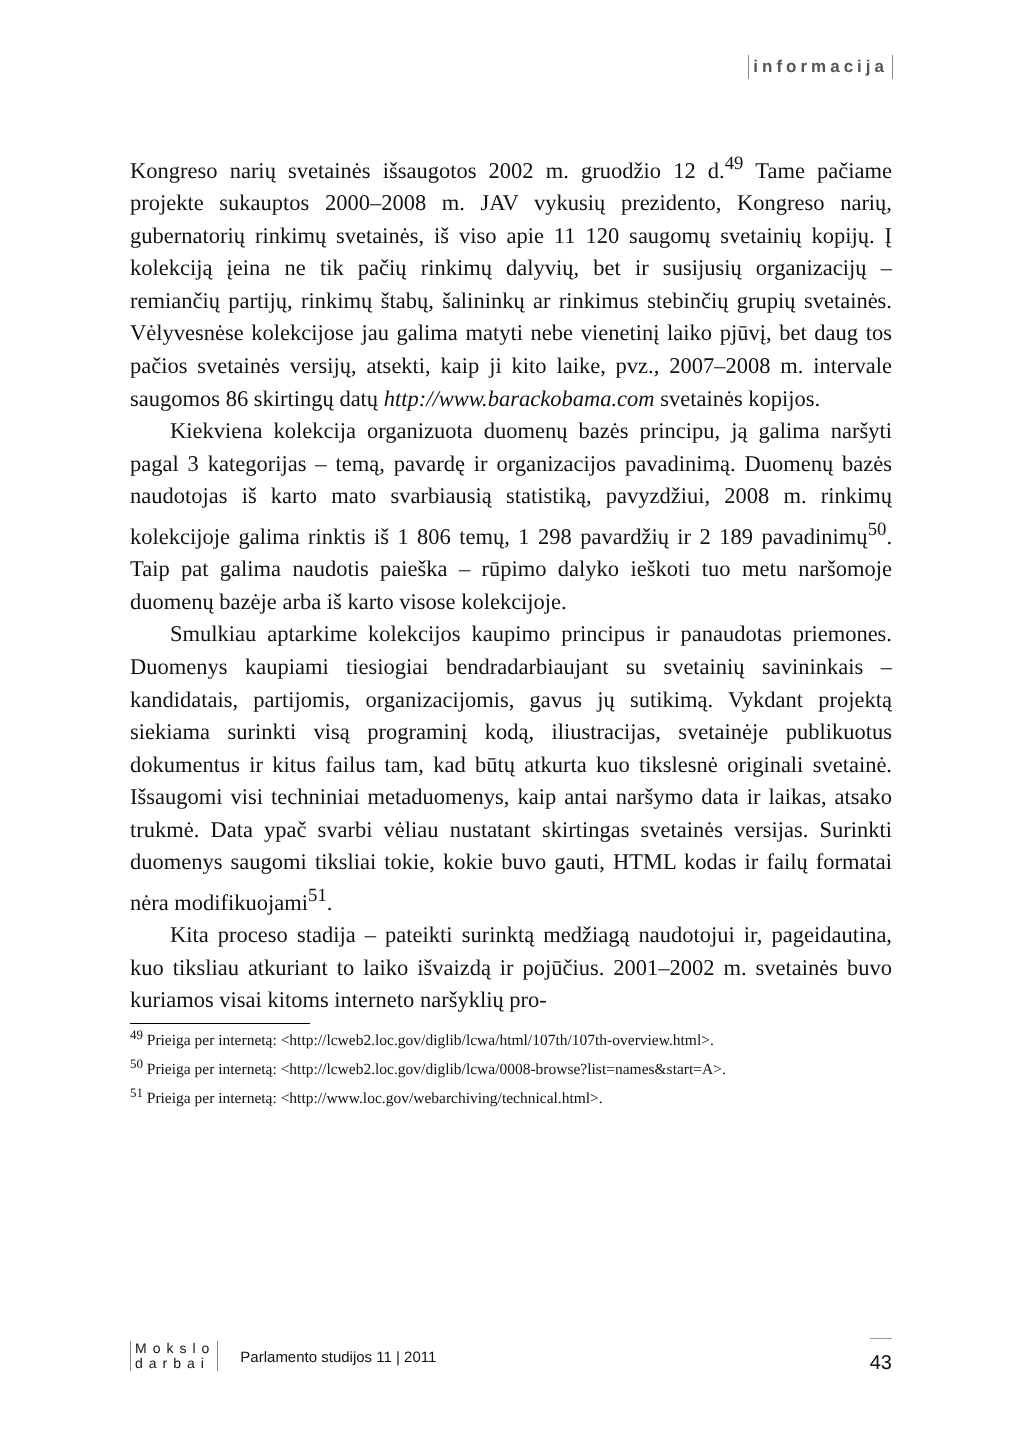informacija
Kongreso narių svetainės išsaugotos 2002 m. gruodžio 12 d.<sup>49</sup> Tame pačiame projekte sukauptos 2000–2008 m. JAV vykusių prezidento, Kongreso narių, gubernatorių rinkimų svetainės, iš viso apie 11 120 saugomų svetainių kopijų. Į kolekciją įeina ne tik pačių rinkimų dalyvių, bet ir susijusių organizacijų – remiančių partijų, rinkimų štabų, šalininkų ar rinkimus stebinčių grupių svetainės. Vėlyvesnėse kolekcijose jau galima matyti nebe vienetinį laiko pjūvį, bet daug tos pačios svetainės versijų, atsekti, kaip ji kito laike, pvz., 2007–2008 m. intervale saugomos 86 skirtingų datų http://www.barackobama.com svetainės kopijos.
Kiekviena kolekcija organizuota duomenų bazės principu, ją galima naršyti pagal 3 kategorijas – temą, pavardę ir organizacijos pavadinimą. Duomenų bazės naudotojas iš karto mato svarbiausią statistiką, pavyzdžiui, 2008 m. rinkimų kolekcijoje galima rinktis iš 1 806 temų, 1 298 pavardžių ir 2 189 pavadinimų<sup>50</sup>. Taip pat galima naudotis paieška – rūpimo dalyko ieškoti tuo metu naršomoje duomenų bazėje arba iš karto visose kolekcijoje.
Smulkiau aptarkime kolekcijos kaupimo principus ir panaudotas priemones. Duomenys kaupiami tiesiogiai bendradarbiaujant su svetainių savininkais – kandidatais, partijomis, organizacijomis, gavus jų sutikimą. Vykdant projektą siekiama surinkti visą programinį kodą, iliustracijas, svetainėje publikuotus dokumentus ir kitus failus tam, kad būtų atkurta kuo tikslesnė originali svetainė. Išsaugomi visi techniniai metaduomenys, kaip antai naršymo data ir laikas, atsako trukmė. Data ypač svarbi vėliau nustatant skirtingas svetainės versijas. Surinkti duomenys saugomi tiksliai tokie, kokie buvo gauti, HTML kodas ir failų formatai nėra modifikuojami<sup>51</sup>.
Kita proceso stadija – pateikti surinktą medžiagą naudotojui ir, pageidautina, kuo tiksliau atkuriant to laiko išvaizdą ir pojūčius. 2001–2002 m. svetainės buvo kuriamos visai kitoms interneto naršyklių pro-
<sup>49</sup> Prieiga per internetą: <http://lcweb2.loc.gov/diglib/lcwa/html/107th/107th-overview.html>.
<sup>50</sup> Prieiga per internetą: <http://lcweb2.loc.gov/diglib/lcwa/0008-browse?list=names&start=A>.
<sup>51</sup> Prieiga per internetą: <http://www.loc.gov/webarchiving/technical.html>.
Mokslo
darbai
Parlamento studijos 11 | 2011
43